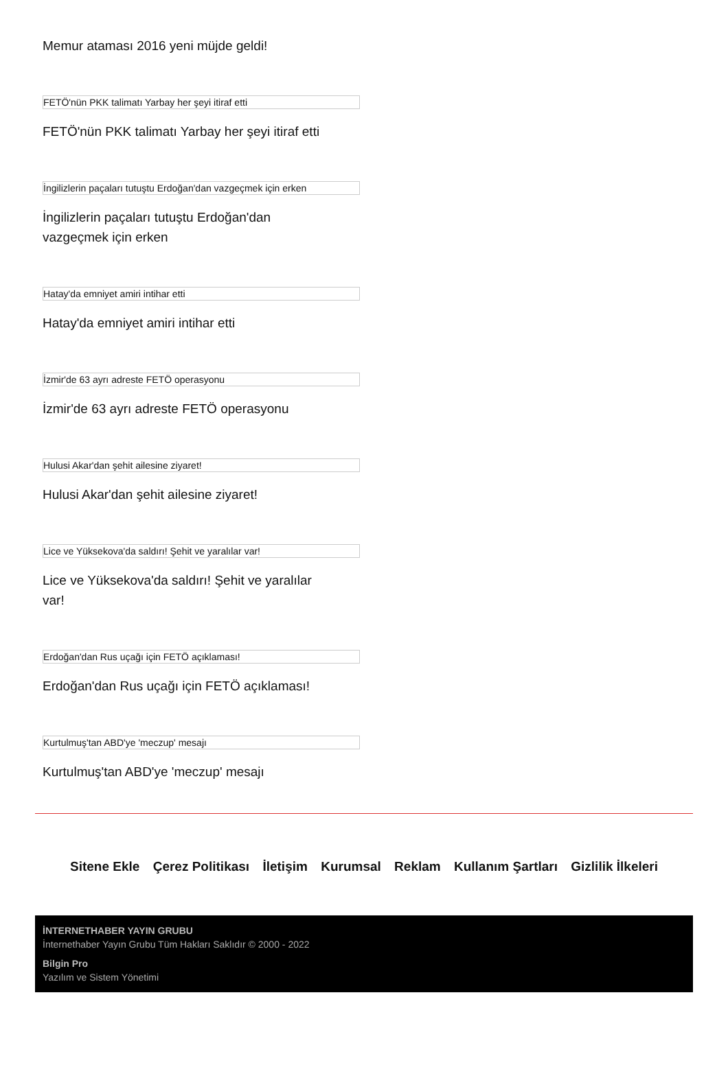Memur ataması 2016 yeni müjde geldi!
FETÖ'nün PKK talimatı Yarbay her şeyi itiraf etti
FETÖ'nün PKK talimatı Yarbay her şeyi itiraf etti
İngilizlerin paçaları tutuştu Erdoğan'dan vazgeçmek için erken
İngilizlerin paçaları tutuştu Erdoğan'dan vazgeçmek için erken
Hatay'da emniyet amiri intihar etti
Hatay'da emniyet amiri intihar etti
İzmir'de 63 ayrı adreste FETÖ operasyonu
İzmir'de 63 ayrı adreste FETÖ operasyonu
Hulusi Akar'dan şehit ailesine ziyaret!
Hulusi Akar'dan şehit ailesine ziyaret!
Lice ve Yüksekova'da saldırı! Şehit ve yaralılar var!
Lice ve Yüksekova'da saldırı! Şehit ve yaralılar var!
Erdoğan'dan Rus uçağı için FETÖ açıklaması!
Erdoğan'dan Rus uçağı için FETÖ açıklaması!
Kurtulmuş'tan ABD'ye 'meczup' mesajı
Kurtulmuş'tan ABD'ye 'meczup' mesajı
Sitene Ekle Çerez Politikası İletişim Kurumsal Reklam Kullanım Şartları Gizlilik İlkeleri
İNTERNETHABER YAYIN GRUBU
İnternethaber Yayın Grubu Tüm Hakları Saklıdır © 2000 - 2022
Bilgin Pro
Yazılım ve Sistem Yönetimi